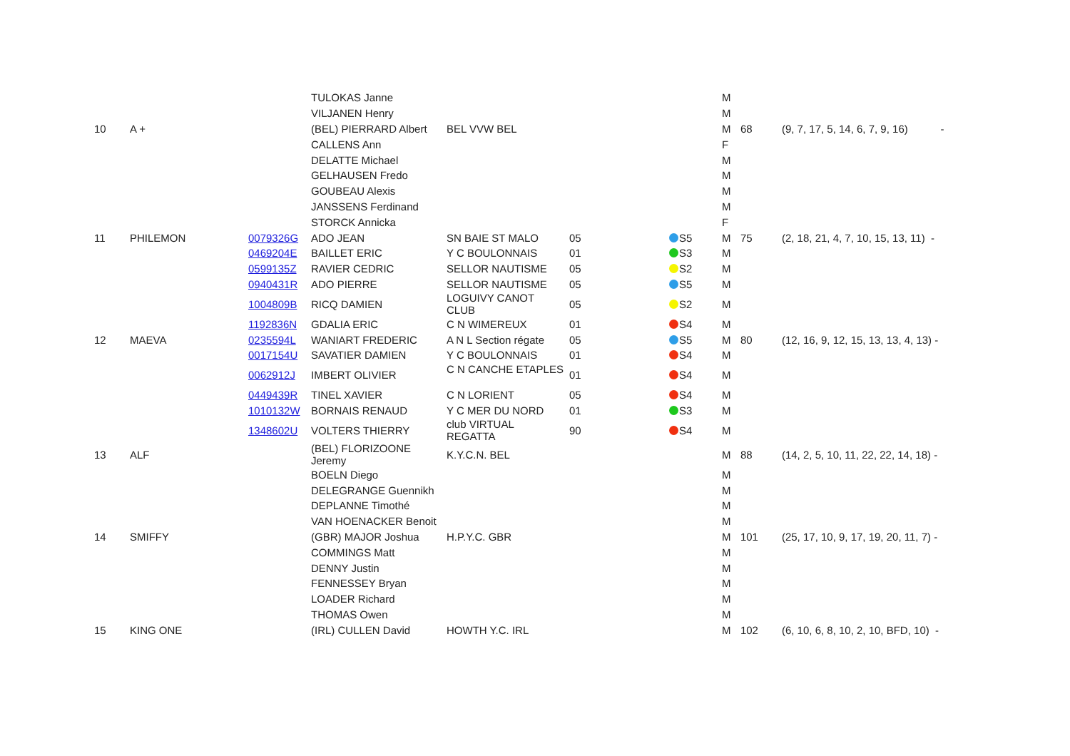| | | | TULOKAS Janne | | | | M | | |
| | | | VILJANEN Henry | | | | M | | |
| 10 | A + | | (BEL) PIERRARD Albert | BEL VVW BEL | | | M | 68 | (9, 7, 17, 5, 14, 6, 7, 9, 16) - |
| | | | CALLENS Ann | | | | F | | |
| | | | DELATTE Michael | | | | M | | |
| | | | GELHAUSEN Fredo | | | | M | | |
| | | | GOUBEAU Alexis | | | | M | | |
| | | | JANSSENS Ferdinand | | | | M | | |
| | | | STORCK Annicka | | | | F | | |
| 11 | PHILEMON | 0079326G | ADO JEAN | SN BAIE ST MALO | 05 | S5 | M | 75 | (2, 18, 21, 4, 7, 10, 15, 13, 11) - |
| | | 0469204E | BAILLET ERIC | Y C BOULONNAIS | 01 | S3 | M | | |
| | | 0599135Z | RAVIER CEDRIC | SELLOR NAUTISME | 05 | S2 | M | | |
| | | 0940431R | ADO PIERRE | SELLOR NAUTISME | 05 | S5 | M | | |
| | | 1004809B | RICQ DAMIEN | LOGUIVY CANOT CLUB | 05 | S2 | M | | |
| | | 1192836N | GDALIA ERIC | C N WIMEREUX | 01 | S4 | M | | |
| 12 | MAEVA | 0235594L | WANIART FREDERIC | A N L Section régate | 05 | S5 | M | 80 | (12, 16, 9, 12, 15, 13, 13, 4, 13) - |
| | | 0017154U | SAVATIER DAMIEN | Y C BOULONNAIS | 01 | S4 | M | | |
| | | 0062912J | IMBERT OLIVIER | C N CANCHE ETAPLES | 01 | S4 | M | | |
| | | 0449439R | TINEL XAVIER | C N LORIENT | 05 | S4 | M | | |
| | | 1010132W | BORNAIS RENAUD | Y C MER DU NORD | 01 | S3 | M | | |
| | | 1348602U | VOLTERS THIERRY | club VIRTUAL REGATTA | 90 | S4 | M | | |
| 13 | ALF | | (BEL) FLORIZOONE Jeremy | K.Y.C.N. BEL | | | M | 88 | (14, 2, 5, 10, 11, 22, 22, 14, 18) - |
| | | | BOELN Diego | | | | M | | |
| | | | DELEGRANGE Guennikh | | | | M | | |
| | | | DEPLANNE Timothé | | | | M | | |
| | | | VAN HOENACKER Benoit | | | | M | | |
| 14 | SMIFFY | | (GBR) MAJOR Joshua | H.P.Y.C. GBR | | | M | 101 | (25, 17, 10, 9, 17, 19, 20, 11, 7) - |
| | | | COMMINGS Matt | | | | M | | |
| | | | DENNY Justin | | | | M | | |
| | | | FENNESSEY Bryan | | | | M | | |
| | | | LOADER Richard | | | | M | | |
| | | | THOMAS Owen | | | | M | | |
| 15 | KING ONE | | (IRL) CULLEN David | HOWTH Y.C. IRL | | | M | 102 | (6, 10, 6, 8, 10, 2, 10, BFD, 10) - |